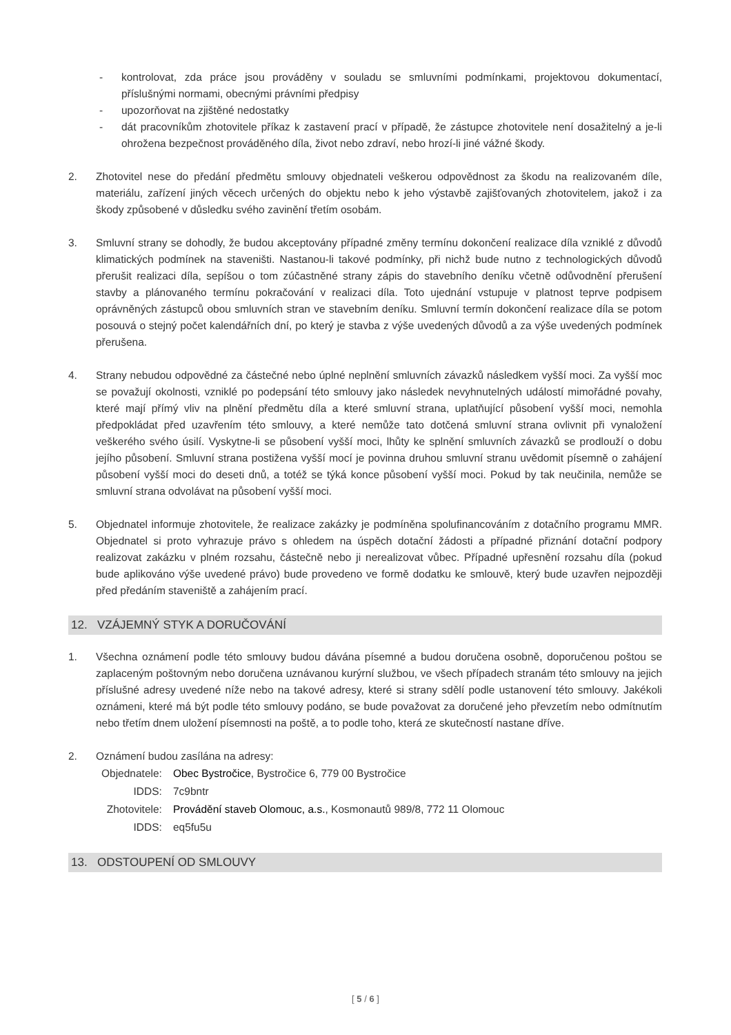- kontrolovat, zda práce jsou prováděny v souladu se smluvními podmínkami, projektovou dokumentací, příslušnými normami, obecnými právními předpisy
- upozorňovat na zjištěné nedostatky
- dát pracovníkům zhotovitele příkaz k zastavení prací v případě, že zástupce zhotovitele není dosažitelný a je-li ohrožena bezpečnost prováděného díla, život nebo zdraví, nebo hrozí-li jiné vážné škody.
2. Zhotovitel nese do předání předmětu smlouvy objednateli veškerou odpovědnost za škodu na realizovaném díle, materiálu, zařízení jiných věcech určených do objektu nebo k jeho výstavbě zajišťovaných zhotovitelem, jakož i za škody způsobené v důsledku svého zavinění třetím osobám.
3. Smluvní strany se dohodly, že budou akceptovány případné změny termínu dokončení realizace díla vzniklé z důvodů klimatických podmínek na staveništi. Nastanou-li takové podmínky, při nichž bude nutno z technologických důvodů přerušit realizaci díla, sepíšou o tom zúčastněné strany zápis do stavebního deníku včetně odůvodnění přerušení stavby a plánovaného termínu pokračování v realizaci díla. Toto ujednání vstupuje v platnost teprve podpisem oprávněných zástupců obou smluvních stran ve stavebním deníku. Smluvní termín dokončení realizace díla se potom posouvá o stejný počet kalendářních dní, po který je stavba z výše uvedených důvodů a za výše uvedených podmínek přerušena.
4. Strany nebudou odpovědné za částečné nebo úplné neplnění smluvních závazků následkem vyšší moci. Za vyšší moc se považují okolnosti, vzniklé po podepsání této smlouvy jako následek nevyhnutelných událostí mimořádné povahy, které mají přímý vliv na plnění předmětu díla a které smluvní strana, uplatňující působení vyšší moci, nemohla předpokládat před uzavřením této smlouvy, a které nemůže tato dotčená smluvní strana ovlivnit při vynaložení veškerého svého úsilí. Vyskytne-li se působení vyšší moci, lhůty ke splnění smluvních závazků se prodlouží o dobu jejího působení. Smluvní strana postižena vyšší mocí je povinna druhou smluvní stranu uvědomit písemně o zahájení působení vyšší moci do deseti dnů, a totéž se týká konce působení vyšší moci. Pokud by tak neučinila, nemůže se smluvní strana odvolávat na působení vyšší moci.
5. Objednatel informuje zhotovitele, že realizace zakázky je podmíněna spolufinancováním z dotačního programu MMR. Objednatel si proto vyhrazuje právo s ohledem na úspěch dotační žádosti a případné přiznání dotační podpory realizovat zakázku v plném rozsahu, částečně nebo ji nerealizovat vůbec. Případné upřesnění rozsahu díla (pokud bude aplikováno výše uvedené právo) bude provedeno ve formě dodatku ke smlouvě, který bude uzavřen nejpozději před předáním staveniště a zahájením prací.
12. VZÁJEMNÝ STYK A DORUČOVÁNÍ
1. Všechna oznámení podle této smlouvy budou dávána písemné a budou doručena osobně, doporučenou poštou se zaplaceným poštovným nebo doručena uznávanou kurýrní službou, ve všech případech stranám této smlouvy na jejich příslušné adresy uvedené níže nebo na takové adresy, které si strany sdělí podle ustanovení této smlouvy. Jakékoli oznámeni, které má být podle této smlouvy podáno, se bude považovat za doručené jeho převzetím nebo odmítnutím nebo třetím dnem uložení písemnosti na poště, a to podle toho, která ze skutečností nastane dříve.
2. Oznámení budou zasílána na adresy:
| Objednatele: | Obec Bystročice , Bystročice 6, 779 00 Bystročice |
| IDDS: | 7c9bntr |
| Zhotovitele: | Provádění staveb Olomouc, a.s. , Kosmonautů 989/8, 772 11 Olomouc |
| IDDS: | eq5fu5u |
13. ODSTOUPENÍ OD SMLOUVY
[ 5 / 6 ]